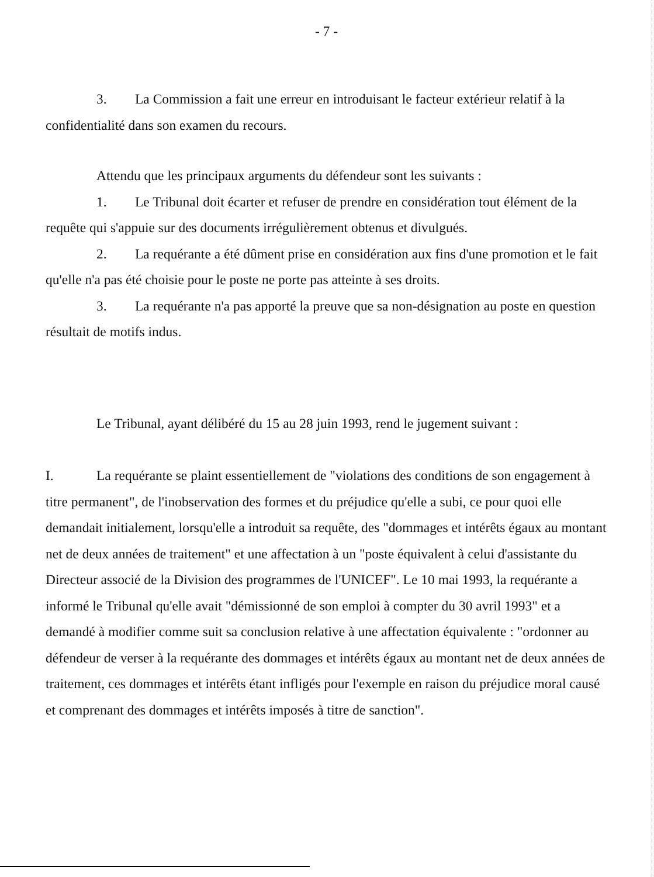- 7 -
3. La Commission a fait une erreur en introduisant le facteur extérieur relatif à la confidentialité dans son examen du recours.
Attendu que les principaux arguments du défendeur sont les suivants :
1. Le Tribunal doit écarter et refuser de prendre en considération tout élément de la requête qui s'appuie sur des documents irrégulièrement obtenus et divulgués.
2. La requérante a été dûment prise en considération aux fins d'une promotion et le fait qu'elle n'a pas été choisie pour le poste ne porte pas atteinte à ses droits.
3. La requérante n'a pas apporté la preuve que sa non-désignation au poste en question résultait de motifs indus.
Le Tribunal, ayant délibéré du 15 au 28 juin 1993, rend le jugement suivant :
I. La requérante se plaint essentiellement de "violations des conditions de son engagement à titre permanent", de l'inobservation des formes et du préjudice qu'elle a subi, ce pour quoi elle demandait initialement, lorsqu'elle a introduit sa requête, des "dommages et intérêts égaux au montant net de deux années de traitement" et une affectation à un "poste équivalent à celui d'assistante du Directeur associé de la Division des programmes de l'UNICEF". Le 10 mai 1993, la requérante a informé le Tribunal qu'elle avait "démissionné de son emploi à compter du 30 avril 1993" et a demandé à modifier comme suit sa conclusion relative à une affectation équivalente : "ordonner au défendeur de verser à la requérante des dommages et intérêts égaux au montant net de deux années de traitement, ces dommages et intérêts étant infligés pour l'exemple en raison du préjudice moral causé et comprenant des dommages et intérêts imposés à titre de sanction".